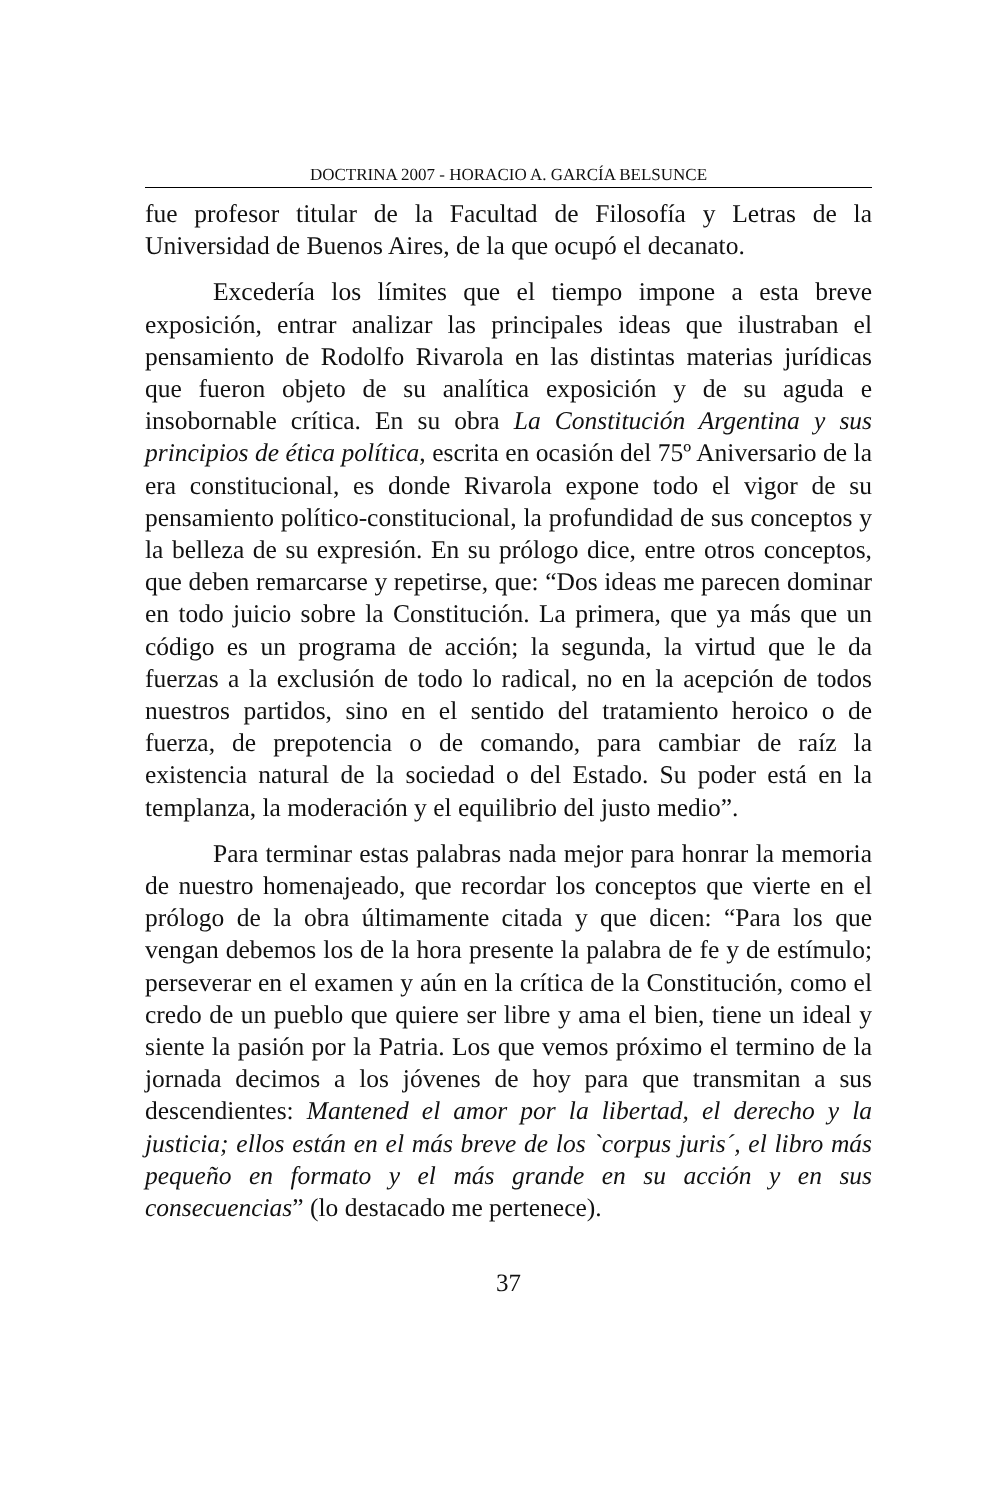DOCTRINA 2007 - HORACIO A. GARCÍA BELSUNCE
fue profesor titular de la Facultad de Filosofía y Letras de la Universidad de Buenos Aires, de la que ocupó el decanato.
Excedería los límites que el tiempo impone a esta breve exposición, entrar analizar las principales ideas que ilustraban el pensamiento de Rodolfo Rivarola en las distintas materias jurídicas que fueron objeto de su analítica exposición y de su aguda e insobornable crítica. En su obra La Constitución Argentina y sus principios de ética política, escrita en ocasión del 75º Aniversario de la era constitucional, es donde Rivarola expone todo el vigor de su pensamiento político-constitucional, la profundidad de sus conceptos y la belleza de su expresión. En su prólogo dice, entre otros conceptos, que deben remarcarse y repetirse, que: “Dos ideas me parecen dominar en todo juicio sobre la Constitución. La primera, que ya más que un código es un programa de acción; la segunda, la virtud que le da fuerzas a la exclusión de todo lo radical, no en la acepción de todos nuestros partidos, sino en el sentido del tratamiento heroico o de fuerza, de prepotencia o de comando, para cambiar de raíz la existencia natural de la sociedad o del Estado. Su poder está en la templanza, la moderación y el equilibrio del justo medio”.
Para terminar estas palabras nada mejor para honrar la memoria de nuestro homenajeado, que recordar los conceptos que vierte en el prólogo de la obra últimamente citada y que dicen: “Para los que vengan debemos los de la hora presente la palabra de fe y de estímulo; perseverar en el examen y aún en la crítica de la Constitución, como el credo de un pueblo que quiere ser libre y ama el bien, tiene un ideal y siente la pasión por la Patria. Los que vemos próximo el termino de la jornada decimos a los jóvenes de hoy para que transmitan a sus descendientes: Mantened el amor por la libertad, el derecho y la justicia; ellos están en el más breve de los `corpus juris´, el libro más pequeño en formato y el más grande en su acción y en sus consecuencias” (lo destacado me pertenece).
37